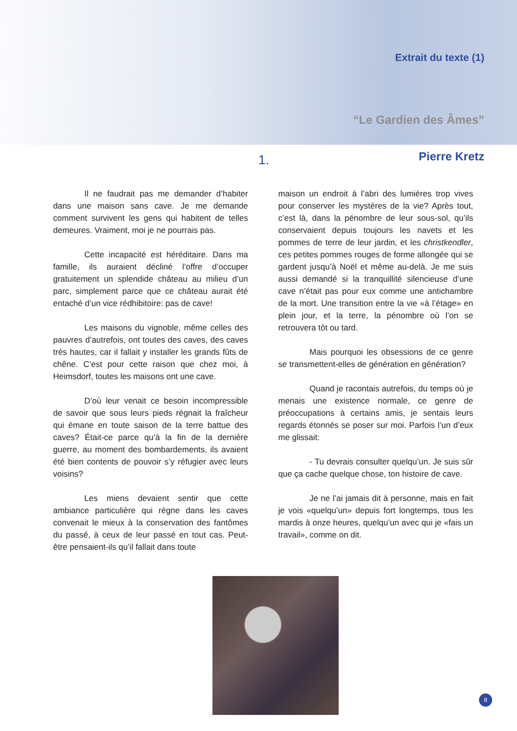Extrait du texte (1)
“Le Gardien des Âmes”
1.
Pierre Kretz
Il ne faudrait pas me demander d’habiter dans une maison sans cave. Je me demande comment survivent les gens qui habitent de telles demeures. Vraiment, moi je ne pourrais pas.
Cette incapacité est héréditaire. Dans ma famille, ils auraient décliné l’offre d’occuper gratuitement un splendide château au milieu d’un parc, simplement parce que ce château aurait été entaché d’un vice rédhibitoire: pas de cave!
Les maisons du vignoble, même celles des pauvres d’autrefois, ont toutes des caves, des caves très hautes, car il fallait y installer les grands fûts de chêne. C’est pour cette raison que chez moi, à Heimsdorf, toutes les maisons ont une cave.
D’où leur venait ce besoin incompressible de savoir que sous leurs pieds régnait la fraîcheur qui émane en toute saison de la terre battue des caves? Était-ce parce qu’à la fin de la dernière guerre, au moment des bombardements, ils avaient été bien contents de pouvoir s’y réfugier avec leurs voisins?
Les miens devaient sentir que cette ambiance particulière qui règne dans les caves convenait le mieux à la conservation des fantômes du passé, à ceux de leur passé en tout cas. Peut-être pensaient-ils qu’il fallait dans toute
maison un endroit à l’abri des lumières trop vives pour conserver les mystères de la vie? Après tout, c’est là, dans la pénombre de leur sous-sol, qu’ils conservaient depuis toujours les navets et les pommes de terre de leur jardin, et les christkendler, ces petites pommes rouges de forme allongée qui se gardent jusqu’à Noël et même au-delà. Je me suis aussi demandé si la tranquillité silencieuse d’une cave n’était pas pour eux comme une antichambre de la mort. Une transition entre la vie «à l’étage» en plein jour, et la terre, la pénombre où l’on se retrouvera tôt ou tard.
Mais pourquoi les obsessions de ce genre se transmettent-elles de génération en génération?
Quand je racontais autrefois, du temps où je menais une existence normale, ce genre de préoccupations à certains amis, je sentais leurs regards étonnés se poser sur moi. Parfois l’un d’eux me glissait:
- Tu devrais consulter quelqu’un. Je suis sûr que ça cache quelque chose, ton histoire de cave.
Je ne l’ai jamais dit à personne, mais en fait je vois «quelqu’un» depuis fort longtemps, tous les mardis à onze heures, quelqu’un avec qui je «fais un travail», comme on dit.
8